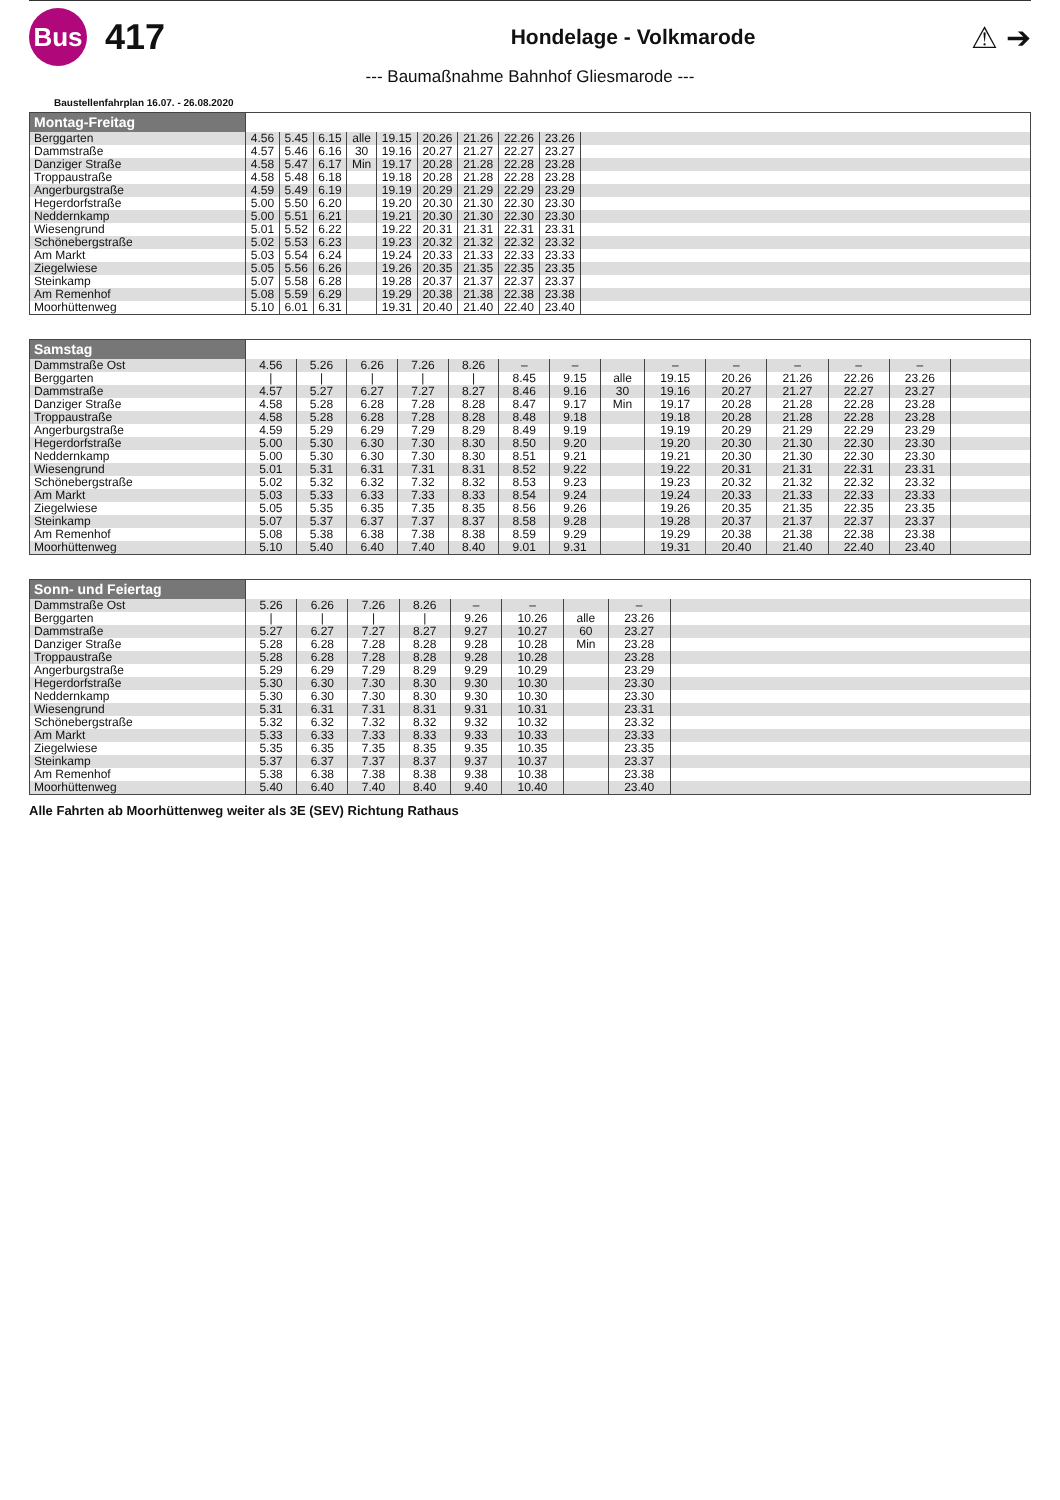Bus
417
Hondelage - Volkmarode
⚠ ➔
--- Baumaßnahme Bahnhof Gliesmarode ---
Baustellenfahrplan 16.07. - 26.08.2020
| Montag-Freitag | | | | | | | | | | |
| --- | --- | --- | --- | --- | --- | --- | --- | --- | --- | --- |
| Berggarten | 4.56 | 5.45 | 6.15 | alle | 19.15 | 20.26 | 21.26 | 22.26 | 23.26 | |
| Dammstraße | 4.57 | 5.46 | 6.16 | 30 | 19.16 | 20.27 | 21.27 | 22.27 | 23.27 | |
| Danziger Straße | 4.58 | 5.47 | 6.17 | Min | 19.17 | 20.28 | 21.28 | 22.28 | 23.28 | |
| Troppaustraße | 4.58 | 5.48 | 6.18 | | 19.18 | 20.28 | 21.28 | 22.28 | 23.28 | |
| Angerburgstraße | 4.59 | 5.49 | 6.19 | | 19.19 | 20.29 | 21.29 | 22.29 | 23.29 | |
| Hegerdorfstraße | 5.00 | 5.50 | 6.20 | | 19.20 | 20.30 | 21.30 | 22.30 | 23.30 | |
| Neddernkamp | 5.00 | 5.51 | 6.21 | | 19.21 | 20.30 | 21.30 | 22.30 | 23.30 | |
| Wiesengrund | 5.01 | 5.52 | 6.22 | | 19.22 | 20.31 | 21.31 | 22.31 | 23.31 | |
| Schönebergstraße | 5.02 | 5.53 | 6.23 | | 19.23 | 20.32 | 21.32 | 22.32 | 23.32 | |
| Am Markt | 5.03 | 5.54 | 6.24 | | 19.24 | 20.33 | 21.33 | 22.33 | 23.33 | |
| Ziegelwiese | 5.05 | 5.56 | 6.26 | | 19.26 | 20.35 | 21.35 | 22.35 | 23.35 | |
| Steinkamp | 5.07 | 5.58 | 6.28 | | 19.28 | 20.37 | 21.37 | 22.37 | 23.37 | |
| Am Remenhof | 5.08 | 5.59 | 6.29 | | 19.29 | 20.38 | 21.38 | 22.38 | 23.38 | |
| Moorhüttenweg | 5.10 | 6.01 | 6.31 | | 19.31 | 20.40 | 21.40 | 22.40 | 23.40 | |
| Samstag | | | | | | | | | | | | | | |
| --- | --- | --- | --- | --- | --- | --- | --- | --- | --- | --- | --- | --- | --- | --- |
| Dammstraße Ost | 4.56 | 5.26 | 6.26 | 7.26 | 8.26 | – | – | | – | – | – | – | – | |
| Berggarten | / | / | / | / | / | 8.45 | 9.15 | alle | 19.15 | 20.26 | 21.26 | 22.26 | 23.26 | |
| Dammstraße | 4.57 | 5.27 | 6.27 | 7.27 | 8.27 | 8.46 | 9.16 | 30 | 19.16 | 20.27 | 21.27 | 22.27 | 23.27 | |
| Danziger Straße | 4.58 | 5.28 | 6.28 | 7.28 | 8.28 | 8.47 | 9.17 | Min | 19.17 | 20.28 | 21.28 | 22.28 | 23.28 | |
| Troppaustraße | 4.58 | 5.28 | 6.28 | 7.28 | 8.28 | 8.48 | 9.18 | | 19.18 | 20.28 | 21.28 | 22.28 | 23.28 | |
| Angerburgstraße | 4.59 | 5.29 | 6.29 | 7.29 | 8.29 | 8.49 | 9.19 | | 19.19 | 20.29 | 21.29 | 22.29 | 23.29 | |
| Hegerdorfstraße | 5.00 | 5.30 | 6.30 | 7.30 | 8.30 | 8.50 | 9.20 | | 19.20 | 20.30 | 21.30 | 22.30 | 23.30 | |
| Neddernkamp | 5.00 | 5.30 | 6.30 | 7.30 | 8.30 | 8.51 | 9.21 | | 19.21 | 20.30 | 21.30 | 22.30 | 23.30 | |
| Wiesengrund | 5.01 | 5.31 | 6.31 | 7.31 | 8.31 | 8.52 | 9.22 | | 19.22 | 20.31 | 21.31 | 22.31 | 23.31 | |
| Schönebergstraße | 5.02 | 5.32 | 6.32 | 7.32 | 8.32 | 8.53 | 9.23 | | 19.23 | 20.32 | 21.32 | 22.32 | 23.32 | |
| Am Markt | 5.03 | 5.33 | 6.33 | 7.33 | 8.33 | 8.54 | 9.24 | | 19.24 | 20.33 | 21.33 | 22.33 | 23.33 | |
| Ziegelwiese | 5.05 | 5.35 | 6.35 | 7.35 | 8.35 | 8.56 | 9.26 | | 19.26 | 20.35 | 21.35 | 22.35 | 23.35 | |
| Steinkamp | 5.07 | 5.37 | 6.37 | 7.37 | 8.37 | 8.58 | 9.28 | | 19.28 | 20.37 | 21.37 | 22.37 | 23.37 | |
| Am Remenhof | 5.08 | 5.38 | 6.38 | 7.38 | 8.38 | 8.59 | 9.29 | | 19.29 | 20.38 | 21.38 | 22.38 | 23.38 | |
| Moorhüttenweg | 5.10 | 5.40 | 6.40 | 7.40 | 8.40 | 9.01 | 9.31 | | 19.31 | 20.40 | 21.40 | 22.40 | 23.40 | |
| Sonn- und Feiertag | | | | | | | | | |
| --- | --- | --- | --- | --- | --- | --- | --- | --- | --- |
| Dammstraße Ost | 5.26 | 6.26 | 7.26 | 8.26 | – | – | | – | |
| Berggarten | / | / | / | / | 9.26 | 10.26 | alle | 23.26 | |
| Dammstraße | 5.27 | 6.27 | 7.27 | 8.27 | 9.27 | 10.27 | 60 | 23.27 | |
| Danziger Straße | 5.28 | 6.28 | 7.28 | 8.28 | 9.28 | 10.28 | Min | 23.28 | |
| Troppaustraße | 5.28 | 6.28 | 7.28 | 8.28 | 9.28 | 10.28 | | 23.28 | |
| Angerburgstraße | 5.29 | 6.29 | 7.29 | 8.29 | 9.29 | 10.29 | | 23.29 | |
| Hegerdorfstraße | 5.30 | 6.30 | 7.30 | 8.30 | 9.30 | 10.30 | | 23.30 | |
| Neddernkamp | 5.30 | 6.30 | 7.30 | 8.30 | 9.30 | 10.30 | | 23.30 | |
| Wiesengrund | 5.31 | 6.31 | 7.31 | 8.31 | 9.31 | 10.31 | | 23.31 | |
| Schönebergstraße | 5.32 | 6.32 | 7.32 | 8.32 | 9.32 | 10.32 | | 23.32 | |
| Am Markt | 5.33 | 6.33 | 7.33 | 8.33 | 9.33 | 10.33 | | 23.33 | |
| Ziegelwiese | 5.35 | 6.35 | 7.35 | 8.35 | 9.35 | 10.35 | | 23.35 | |
| Steinkamp | 5.37 | 6.37 | 7.37 | 8.37 | 9.37 | 10.37 | | 23.37 | |
| Am Remenhof | 5.38 | 6.38 | 7.38 | 8.38 | 9.38 | 10.38 | | 23.38 | |
| Moorhüttenweg | 5.40 | 6.40 | 7.40 | 8.40 | 9.40 | 10.40 | | 23.40 | |
Alle Fahrten ab Moorhüttenweg weiter als 3E (SEV) Richtung Rathaus